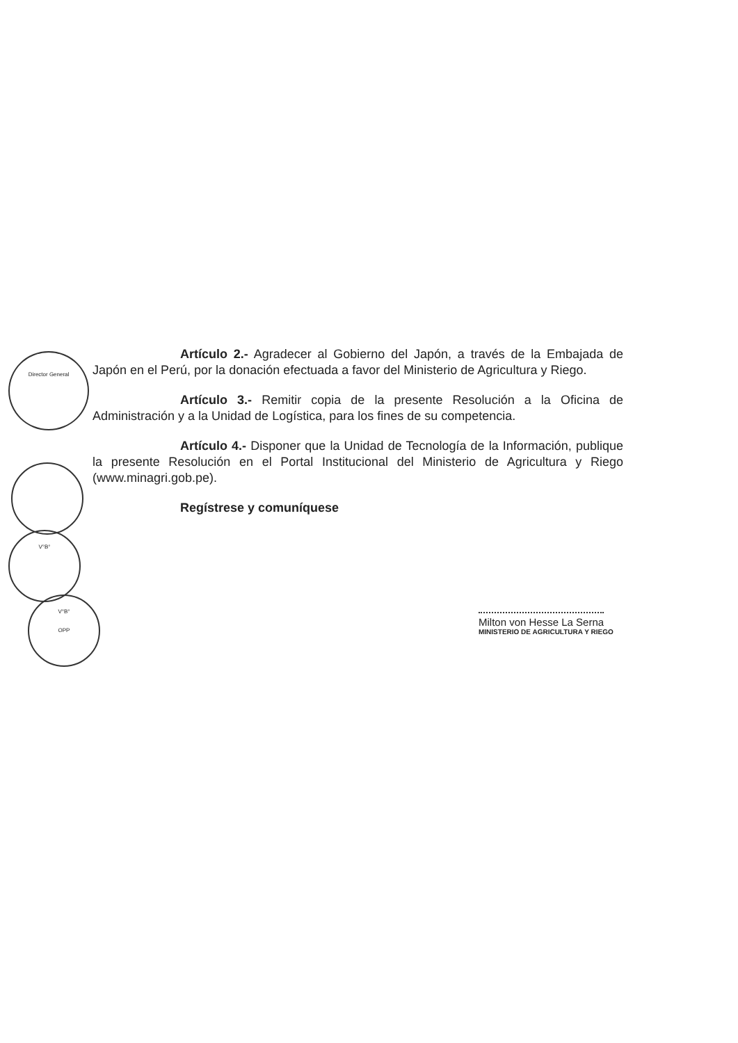Director General
V°B°
V°B°
OPP
Artículo 2.- Agradecer al Gobierno del Japón, a través de la Embajada de Japón en el Perú, por la donación efectuada a favor del Ministerio de Agricultura y Riego.
Artículo 3.- Remitir copia de la presente Resolución a la Oficina de Administración y a la Unidad de Logística, para los fines de su competencia.
Artículo 4.- Disponer que la Unidad de Tecnología de la Información, publique la presente Resolución en el Portal Institucional del Ministerio de Agricultura y Riego (www.minagri.gob.pe).
Regístrese y comuníquese
Milton von Hesse La Serna
MINISTERIO DE AGRICULTURA Y RIEGO